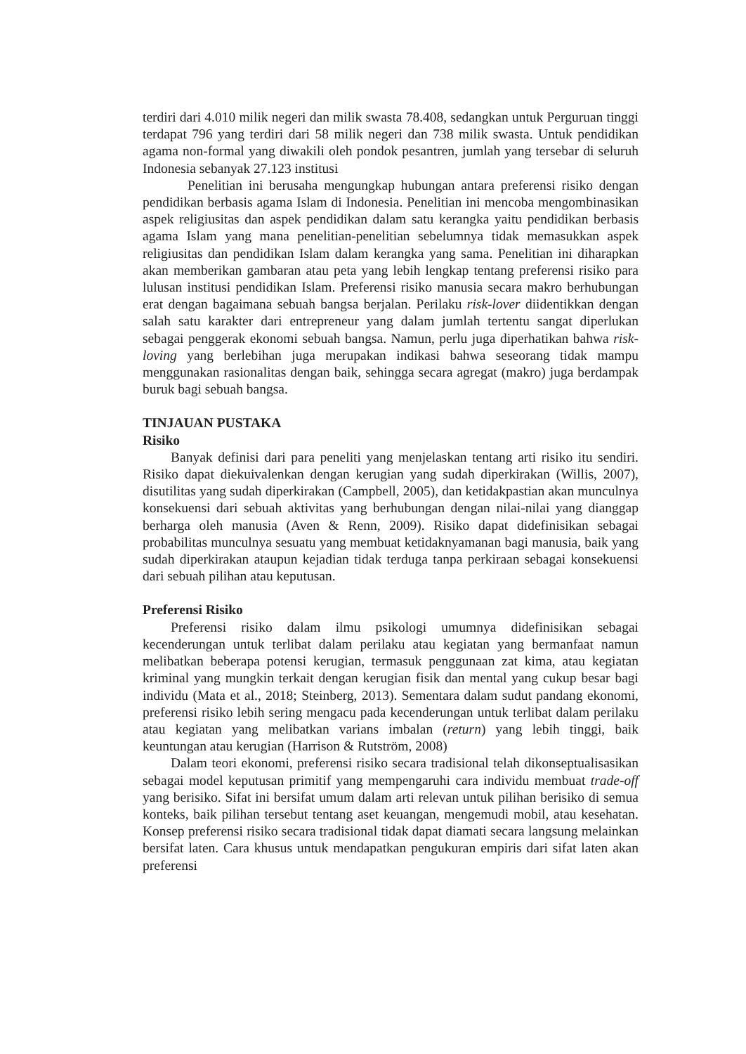terdiri dari 4.010 milik negeri dan milik swasta 78.408, sedangkan untuk Perguruan tinggi terdapat 796 yang terdiri dari 58 milik negeri dan 738 milik swasta. Untuk pendidikan agama non-formal yang diwakili oleh pondok pesantren, jumlah yang tersebar di seluruh Indonesia sebanyak 27.123 institusi
Penelitian ini berusaha mengungkap hubungan antara preferensi risiko dengan pendidikan berbasis agama Islam di Indonesia. Penelitian ini mencoba mengombinasikan aspek religiusitas dan aspek pendidikan dalam satu kerangka yaitu pendidikan berbasis agama Islam yang mana penelitian-penelitian sebelumnya tidak memasukkan aspek religiusitas dan pendidikan Islam dalam kerangka yang sama. Penelitian ini diharapkan akan memberikan gambaran atau peta yang lebih lengkap tentang preferensi risiko para lulusan institusi pendidikan Islam. Preferensi risiko manusia secara makro berhubungan erat dengan bagaimana sebuah bangsa berjalan. Perilaku risk-lover diidentikkan dengan salah satu karakter dari entrepreneur yang dalam jumlah tertentu sangat diperlukan sebagai penggerak ekonomi sebuah bangsa. Namun, perlu juga diperhatikan bahwa risk-loving yang berlebihan juga merupakan indikasi bahwa seseorang tidak mampu menggunakan rasionalitas dengan baik, sehingga secara agregat (makro) juga berdampak buruk bagi sebuah bangsa.
TINJAUAN PUSTAKA
Risiko
Banyak definisi dari para peneliti yang menjelaskan tentang arti risiko itu sendiri. Risiko dapat diekuivalenkan dengan kerugian yang sudah diperkirakan (Willis, 2007), disutilitas yang sudah diperkirakan (Campbell, 2005), dan ketidakpastian akan munculnya konsekuensi dari sebuah aktivitas yang berhubungan dengan nilai-nilai yang dianggap berharga oleh manusia (Aven & Renn, 2009). Risiko dapat didefinisikan sebagai probabilitas munculnya sesuatu yang membuat ketidaknyamanan bagi manusia, baik yang sudah diperkirakan ataupun kejadian tidak terduga tanpa perkiraan sebagai konsekuensi dari sebuah pilihan atau keputusan.
Preferensi Risiko
Preferensi risiko dalam ilmu psikologi umumnya didefinisikan sebagai kecenderungan untuk terlibat dalam perilaku atau kegiatan yang bermanfaat namun melibatkan beberapa potensi kerugian, termasuk penggunaan zat kima, atau kegiatan kriminal yang mungkin terkait dengan kerugian fisik dan mental yang cukup besar bagi individu (Mata et al., 2018; Steinberg, 2013). Sementara dalam sudut pandang ekonomi, preferensi risiko lebih sering mengacu pada kecenderungan untuk terlibat dalam perilaku atau kegiatan yang melibatkan varians imbalan (return) yang lebih tinggi, baik keuntungan atau kerugian (Harrison & Rutström, 2008)
Dalam teori ekonomi, preferensi risiko secara tradisional telah dikonseptualisasikan sebagai model keputusan primitif yang mempengaruhi cara individu membuat trade-off yang berisiko. Sifat ini bersifat umum dalam arti relevan untuk pilihan berisiko di semua konteks, baik pilihan tersebut tentang aset keuangan, mengemudi mobil, atau kesehatan. Konsep preferensi risiko secara tradisional tidak dapat diamati secara langsung melainkan bersifat laten. Cara khusus untuk mendapatkan pengukuran empiris dari sifat laten akan preferensi